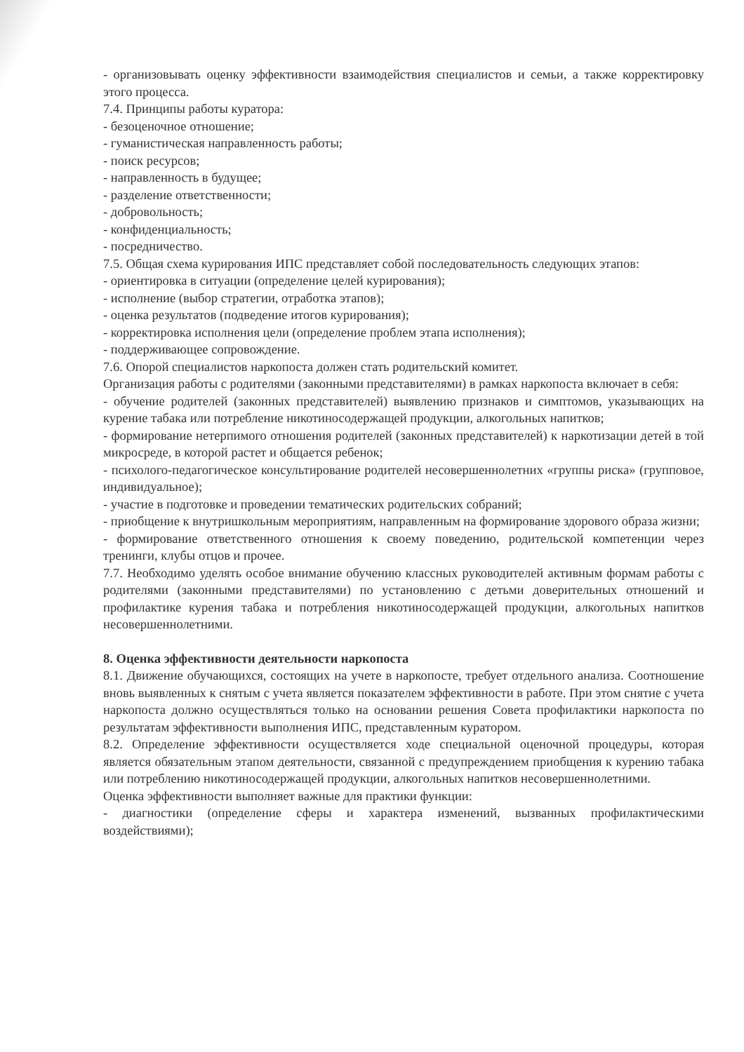- организовывать оценку эффективности взаимодействия специалистов и семьи, а также корректировку этого процесса.
7.4. Принципы работы куратора:
- безоценочное отношение;
- гуманистическая направленность работы;
- поиск ресурсов;
- направленность в будущее;
- разделение ответственности;
- добровольность;
- конфиденциальность;
- посредничество.
7.5. Общая схема курирования ИПС представляет собой последовательность следующих этапов:
- ориентировка в ситуации (определение целей курирования);
- исполнение (выбор стратегии, отработка этапов);
- оценка результатов (подведение итогов курирования);
- корректировка исполнения цели (определение проблем этапа исполнения);
- поддерживающее сопровождение.
7.6. Опорой специалистов наркопоста должен стать родительский комитет.
Организация работы с родителями (законными представителями) в рамках наркопоста включает в себя:
- обучение родителей (законных представителей) выявлению признаков и симптомов, указывающих на курение табака или потребление никотиносодержащей продукции, алкогольных напитков;
- формирование нетерпимого отношения родителей (законных представителей) к наркотизации детей в той микросреде, в которой растет и общается ребенок;
- психолого-педагогическое консультирование родителей несовершеннолетних «группы риска» (групповое, индивидуальное);
- участие в подготовке и проведении тематических родительских собраний;
- приобщение к внутришкольным мероприятиям, направленным на формирование здорового образа жизни;
- формирование ответственного отношения к своему поведению, родительской компетенции через тренинги, клубы отцов и прочее.
7.7. Необходимо уделять особое внимание обучению классных руководителей активным формам работы с родителями (законными представителями) по установлению с детьми доверительных отношений и профилактике курения табака и потребления никотиносодержащей продукции, алкогольных напитков несовершеннолетними.
8. Оценка эффективности деятельности наркопоста
8.1. Движение обучающихся, состоящих на учете в наркопосте, требует отдельного анализа. Соотношение вновь выявленных к снятым с учета является показателем эффективности в работе. При этом снятие с учета наркопоста должно осуществляться только на основании решения Совета профилактики наркопоста по результатам эффективности выполнения ИПС, представленным куратором.
8.2. Определение эффективности осуществляется ходе специальной оценочной процедуры, которая является обязательным этапом деятельности, связанной с предупреждением приобщения к курению табака или потреблению никотиносодержащей продукции, алкогольных напитков несовершеннолетними.
Оценка эффективности выполняет важные для практики функции:
- диагностики (определение сферы и характера изменений, вызванных профилактическими воздействиями);